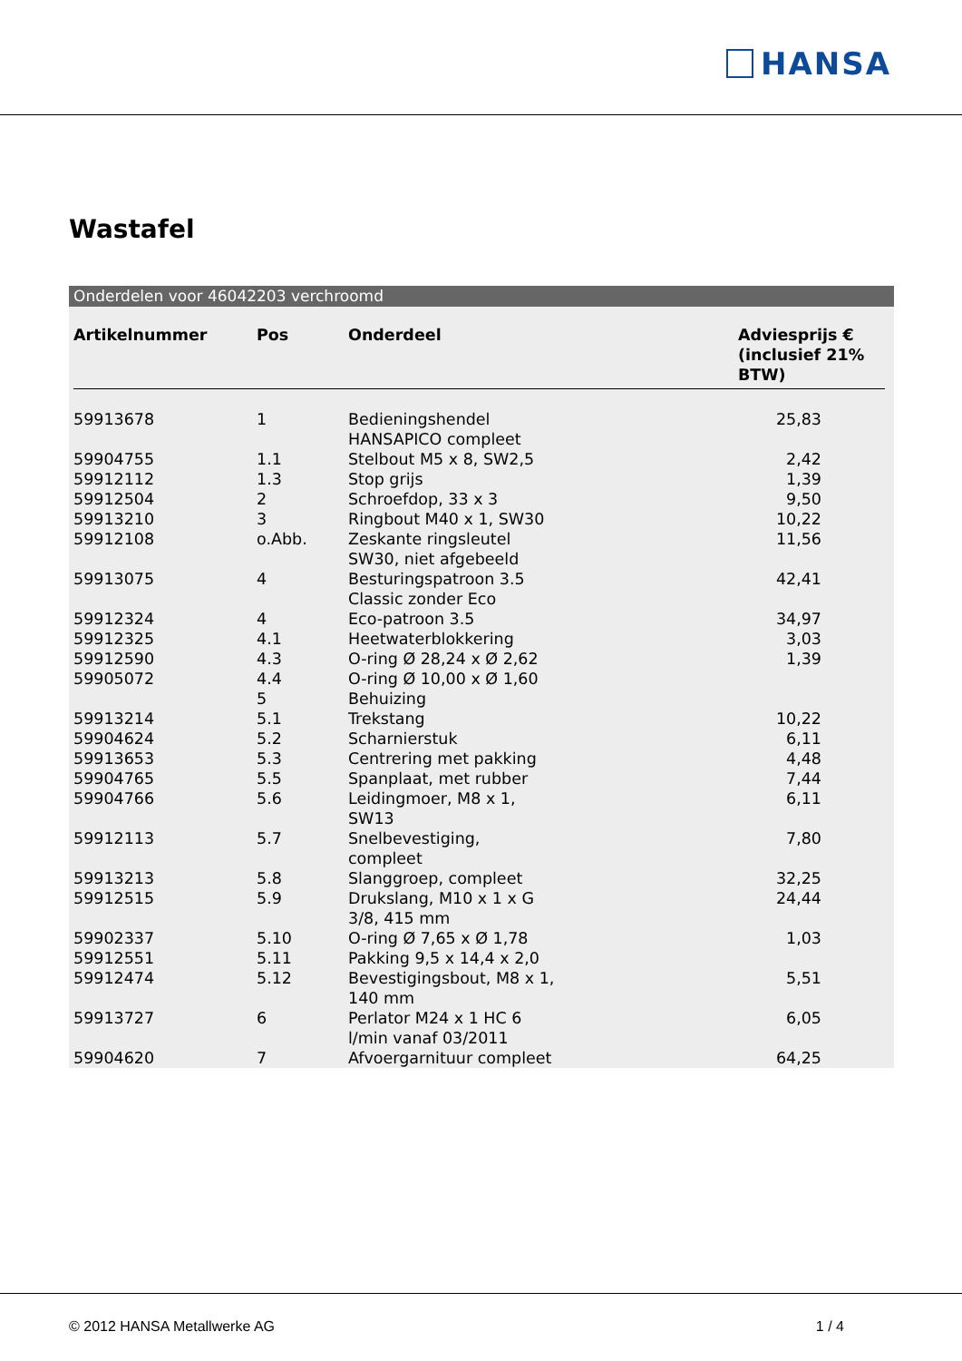HANSA
Wastafel
Onderdelen voor 46042203 verchroomd
| Artikelnummer | Pos | Onderdeel | Adviesprijs € (inclusief 21% BTW) |
| --- | --- | --- | --- |
| 59913678 | 1 | Bedieningshendel HANSAPICO compleet | 25,83 |
| 59904755 | 1.1 | Stelbout M5 x 8, SW2,5 | 2,42 |
| 59912112 | 1.3 | Stop grijs | 1,39 |
| 59912504 | 2 | Schroefdop, 33 x 3 | 9,50 |
| 59913210 | 3 | Ringbout M40 x 1, SW30 | 10,22 |
| 59912108 | o.Abb. | Zeskante ringsleutel SW30, niet afgebeeld | 11,56 |
| 59913075 | 4 | Besturingspatroon 3.5 Classic zonder Eco | 42,41 |
| 59912324 | 4 | Eco-patroon 3.5 | 34,97 |
| 59912325 | 4.1 | Heetwaterblokkering | 3,03 |
| 59912590 | 4.3 | O-ring Ø 28,24 x Ø 2,62 | 1,39 |
| 59905072 | 4.4 | O-ring Ø 10,00 x Ø 1,60 | |
| | 5 | Behuizing | |
| 59913214 | 5.1 | Trekstang | 10,22 |
| 59904624 | 5.2 | Scharnierstuk | 6,11 |
| 59913653 | 5.3 | Centrering met pakking | 4,48 |
| 59904765 | 5.5 | Spanplaat, met rubber | 7,44 |
| 59904766 | 5.6 | Leidingmoer, M8 x 1, SW13 | 6,11 |
| 59912113 | 5.7 | Snelbevestiging, compleet | 7,80 |
| 59913213 | 5.8 | Slanggroep, compleet | 32,25 |
| 59912515 | 5.9 | Drukslang, M10 x 1 x G 3/8, 415 mm | 24,44 |
| 59902337 | 5.10 | O-ring Ø 7,65 x Ø 1,78 | 1,03 |
| 59912551 | 5.11 | Pakking 9,5 x 14,4 x 2,0 | |
| 59912474 | 5.12 | Bevestigingsbout, M8 x 1, 140 mm | 5,51 |
| 59913727 | 6 | Perlator M24 x 1 HC 6 l/min vanaf 03/2011 | 6,05 |
| 59904620 | 7 | Afvoergarnituur compleet | 64,25 |
© 2012 HANSA Metallwerke AG 1 / 4